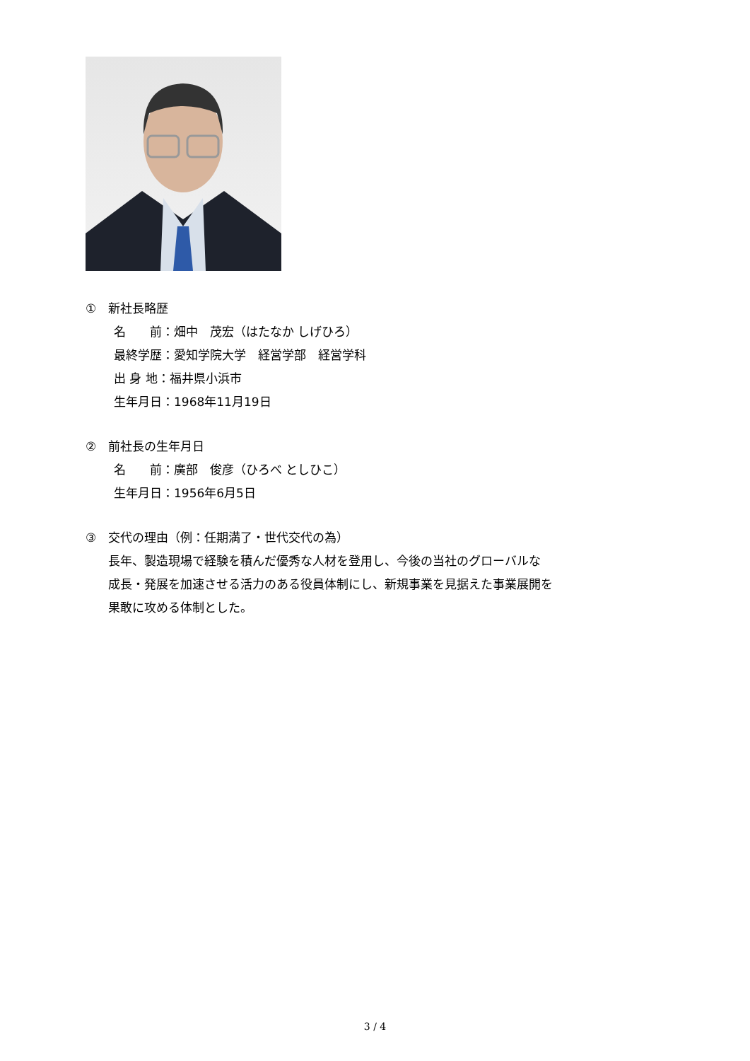①　新社長略歴
名　　前：畑中　茂宏（はたなか しげひろ）
最終学歴：愛知学院大学　経営学部　経営学科
出 身 地：福井県小浜市
生年月日：1968年11月19日
②　前社長の生年月日
名　　前：廣部　俊彦（ひろべ としひこ）
生年月日：1956年6月5日
③　交代の理由（例：任期満了・世代交代の為）
長年、製造現場で経験を積んだ優秀な人材を登用し、今後の当社のグローバルな
成長・発展を加速させる活力のある役員体制にし、新規事業を見据えた事業展開を
果敢に攻める体制とした。
3 / 4